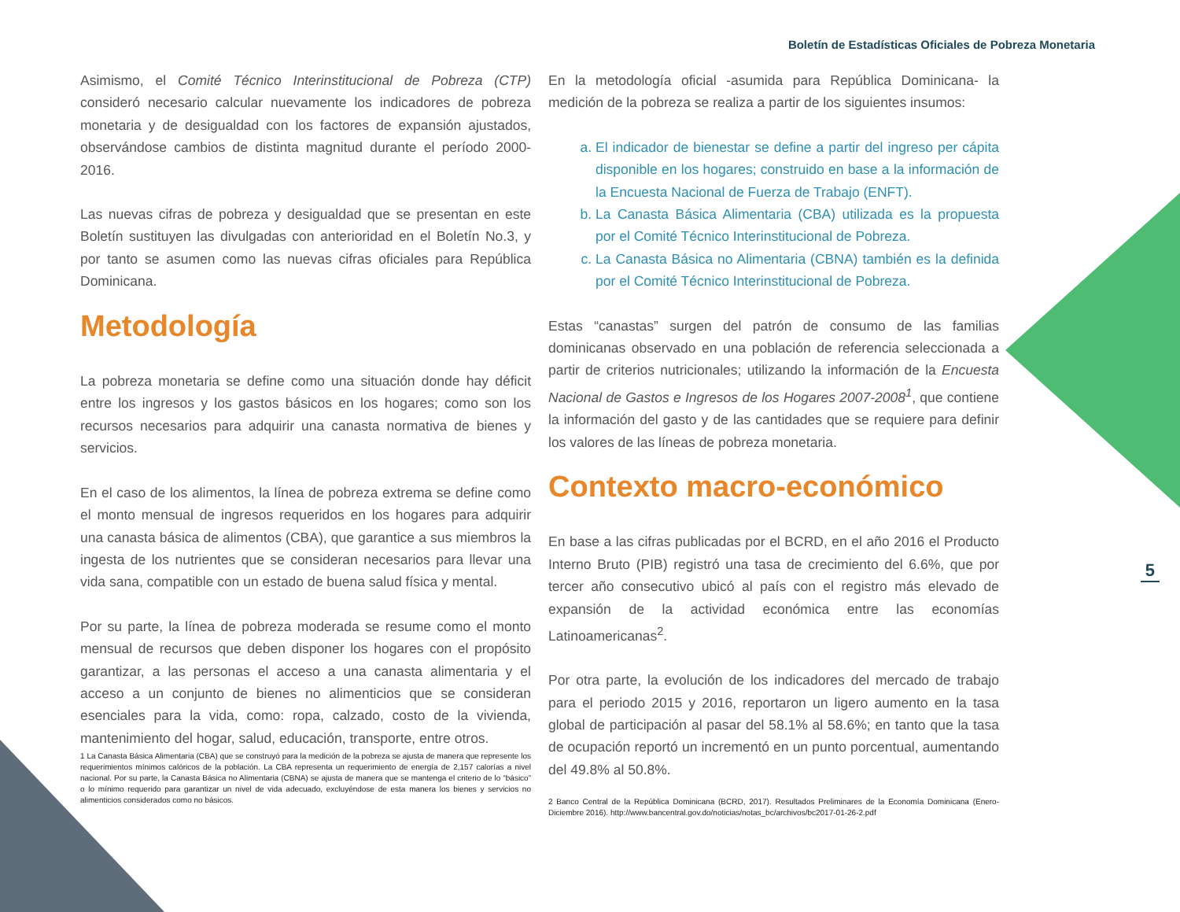Boletín de Estadísticas Oficiales de Pobreza Monetaria
5
Asimismo, el Comité Técnico Interinstitucional de Pobreza (CTP) consideró necesario calcular nuevamente los indicadores de pobreza monetaria y de desigualdad con los factores de expansión ajustados, observándose cambios de distinta magnitud durante el período 2000-2016.
Las nuevas cifras de pobreza y desigualdad que se presentan en este Boletín sustituyen las divulgadas con anterioridad en el Boletín No.3, y por tanto se asumen como las nuevas cifras oficiales para República Dominicana.
Metodología
La pobreza monetaria se define como una situación donde hay déficit entre los ingresos y los gastos básicos en los hogares; como son los recursos necesarios para adquirir una canasta normativa de bienes y servicios.
En el caso de los alimentos, la línea de pobreza extrema se define como el monto mensual de ingresos requeridos en los hogares para adquirir una canasta básica de alimentos (CBA), que garantice a sus miembros la ingesta de los nutrientes que se consideran necesarios para llevar una vida sana, compatible con un estado de buena salud física y mental.
Por su parte, la línea de pobreza moderada se resume como el monto mensual de recursos que deben disponer los hogares con el propósito garantizar, a las personas el acceso a una canasta alimentaria y el acceso a un conjunto de bienes no alimenticios que se consideran esenciales para la vida, como: ropa, calzado, costo de la vivienda, mantenimiento del hogar, salud, educación, transporte, entre otros.
1 La Canasta Básica Alimentaria (CBA) que se construyó para la medición de la pobreza se ajusta de manera que represente los requerimientos mínimos calóricos de la población. La CBA representa un requerimiento de energía de 2,157 calorías a nivel nacional. Por su parte, la Canasta Básica no Alimentaria (CBNA) se ajusta de manera que se mantenga el criterio de lo “básico” o lo mínimo requerido para garantizar un nivel de vida adecuado, excluyéndose de esta manera los bienes y servicios no alimenticios considerados como no básicos.
En la metodología oficial -asumida para República Dominicana- la medición de la pobreza se realiza a partir de los siguientes insumos:
a. El indicador de bienestar se define a partir del ingreso per cápita disponible en los hogares; construido en base a la información de la Encuesta Nacional de Fuerza de Trabajo (ENFT).
b. La Canasta Básica Alimentaria (CBA) utilizada es la propuesta por el Comité Técnico Interinstitucional de Pobreza.
c. La Canasta Básica no Alimentaria (CBNA) también es la definida por el Comité Técnico Interinstitucional de Pobreza.
Estas “canastas” surgen del patrón de consumo de las familias dominicanas observado en una población de referencia seleccionada a partir de criterios nutricionales; utilizando la información de la Encuesta Nacional de Gastos e Ingresos de los Hogares 2007-2008<sup>1</sup>, que contiene la información del gasto y de las cantidades que se requiere para definir los valores de las líneas de pobreza monetaria.
Contexto macro-económico
En base a las cifras publicadas por el BCRD, en el año 2016 el Producto Interno Bruto (PIB) registró una tasa de crecimiento del 6.6%, que por tercer año consecutivo ubicó al país con el registro más elevado de expansión de la actividad económica entre las economías Latinoamericanas<sup>2</sup>.
Por otra parte, la evolución de los indicadores del mercado de trabajo para el periodo 2015 y 2016, reportaron un ligero aumento en la tasa global de participación al pasar del 58.1% al 58.6%; en tanto que la tasa de ocupación reportó un incrementó en un punto porcentual, aumentando del 49.8% al 50.8%.
2 Banco Central de la República Dominicana (BCRD, 2017). Resultados Preliminares de la Economía Dominicana (Enero-Diciembre 2016). http://www.bancentral.gov.do/noticias/notas_bc/archivos/bc2017-01-26-2.pdf